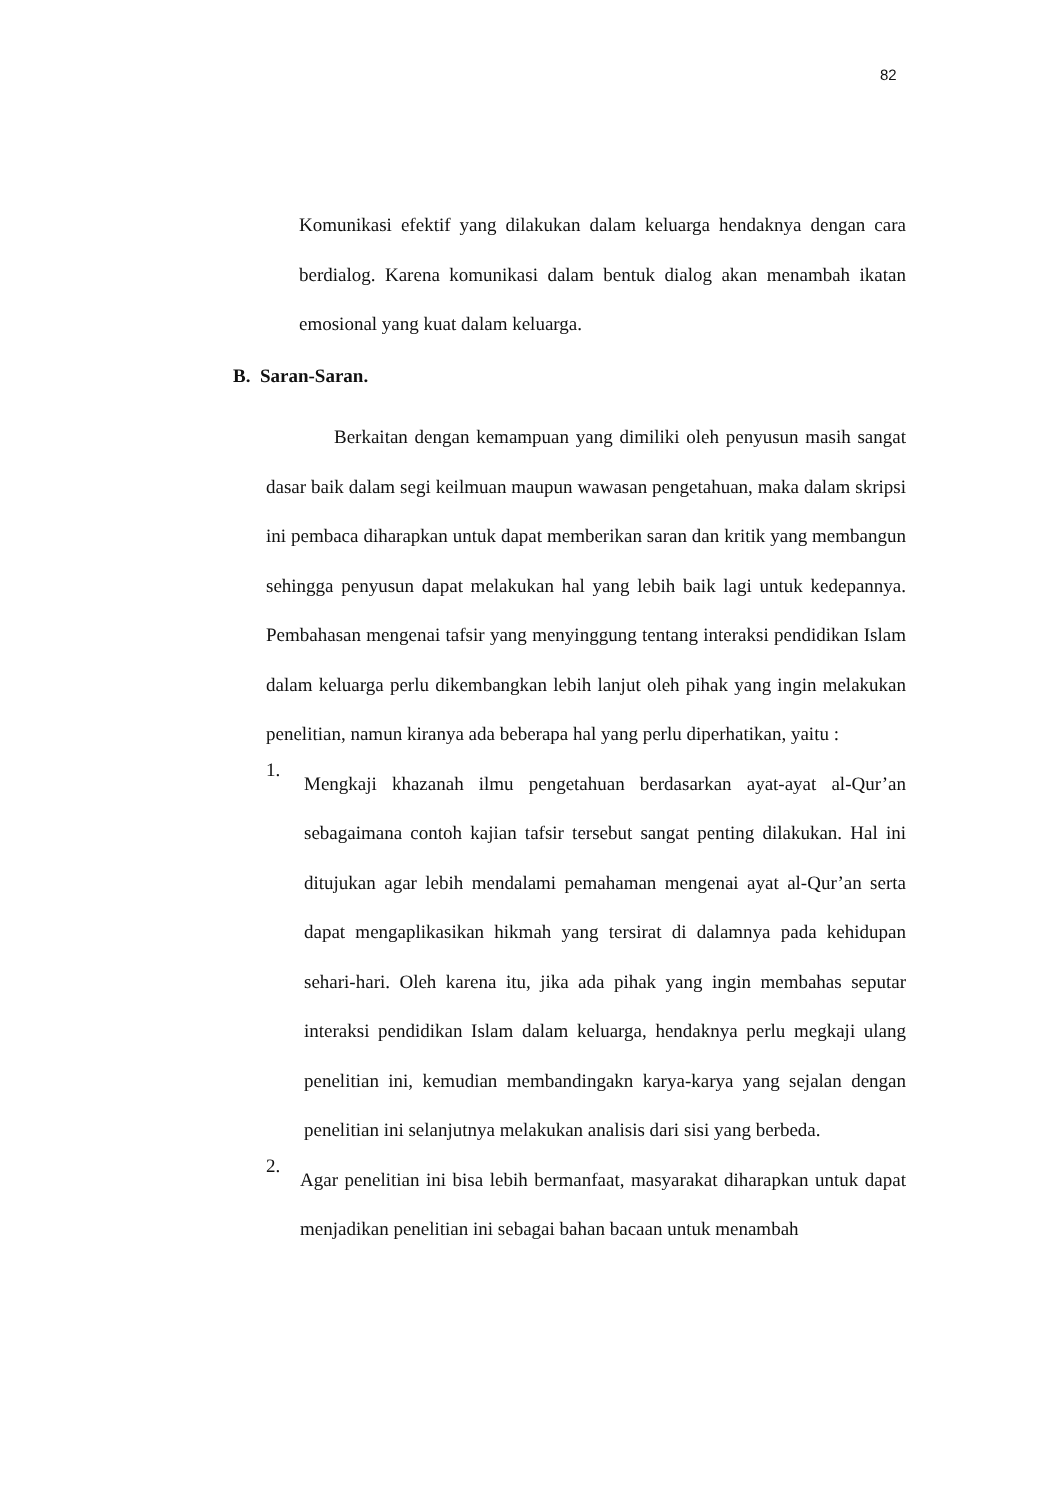82
Komunikasi efektif yang dilakukan dalam keluarga hendaknya dengan cara berdialog. Karena komunikasi dalam bentuk dialog akan menambah ikatan emosional yang kuat dalam keluarga.
B. Saran-Saran.
Berkaitan dengan kemampuan yang dimiliki oleh penyusun masih sangat dasar baik dalam segi keilmuan maupun wawasan pengetahuan, maka dalam skripsi ini pembaca diharapkan untuk dapat memberikan saran dan kritik yang membangun sehingga penyusun dapat melakukan hal yang lebih baik lagi untuk kedepannya. Pembahasan mengenai tafsir yang menyinggung tentang interaksi pendidikan Islam dalam keluarga perlu dikembangkan lebih lanjut oleh pihak yang ingin melakukan penelitian, namun kiranya ada beberapa hal yang perlu diperhatikan, yaitu :
1.
Mengkaji khazanah ilmu pengetahuan berdasarkan ayat-ayat al-Qur’an sebagaimana contoh kajian tafsir tersebut sangat penting dilakukan. Hal ini ditujukan agar lebih mendalami pemahaman mengenai ayat al-Qur’an serta dapat mengaplikasikan hikmah yang tersirat di dalamnya pada kehidupan sehari-hari. Oleh karena itu, jika ada pihak yang ingin membahas seputar interaksi pendidikan Islam dalam keluarga, hendaknya perlu megkaji ulang penelitian ini, kemudian membandingakn karya-karya yang sejalan dengan penelitian ini selanjutnya melakukan analisis dari sisi yang berbeda.
2.
Agar penelitian ini bisa lebih bermanfaat, masyarakat diharapkan untuk dapat menjadikan penelitian ini sebagai bahan bacaan untuk menambah